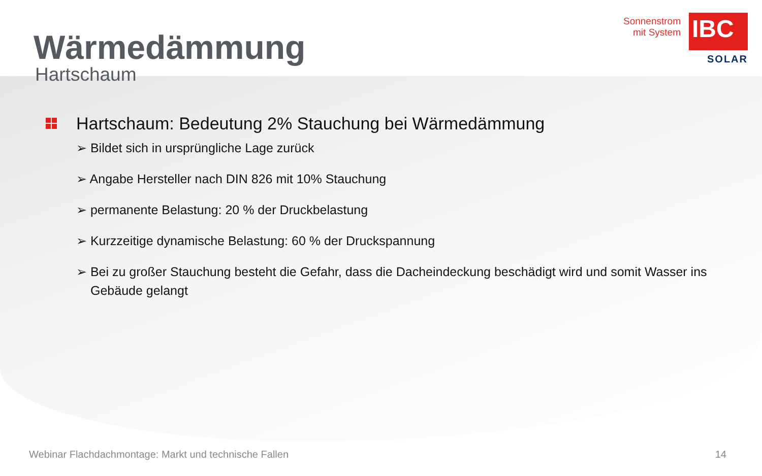Sonnenstrom
mit System
IBC
SOLAR
Wärmedämmung
Hartschaum
Hartschaum: Bedeutung 2% Stauchung bei Wärmedämmung
➢ Bildet sich in ursprüngliche Lage zurück
➢ Angabe Hersteller nach DIN 826 mit 10% Stauchung
➢ permanente Belastung: 20 % der Druckbelastung
➢ Kurzzeitige dynamische Belastung: 60 % der Druckspannung
➢ Bei zu großer Stauchung besteht die Gefahr, dass die Dacheindeckung beschädigt wird und somit Wasser ins Gebäude gelangt
Webinar Flachdachmontage: Markt und technische Fallen 14